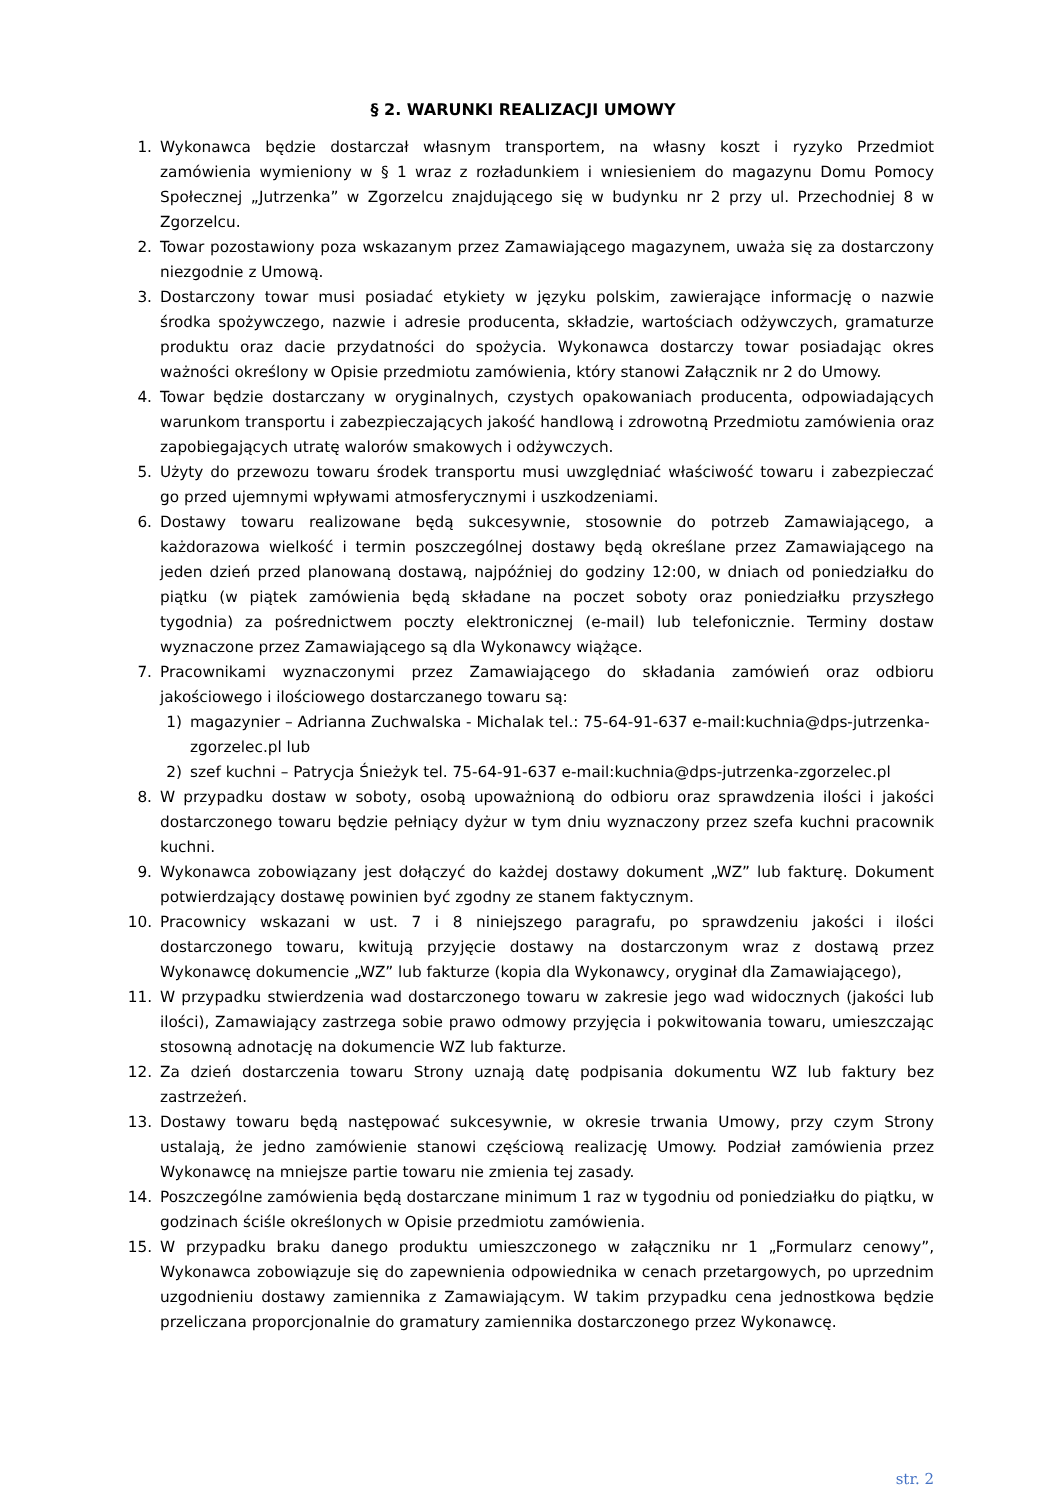§ 2. WARUNKI REALIZACJI UMOWY
1. Wykonawca będzie dostarczał własnym transportem, na własny koszt i ryzyko Przedmiot zamówienia wymieniony w § 1 wraz z rozładunkiem i wniesieniem do magazynu Domu Pomocy Społecznej „Jutrzenka” w Zgorzelcu znajdującego się w budynku nr 2 przy ul. Przechodniej 8 w Zgorzelcu.
2. Towar pozostawiony poza wskazanym przez Zamawiającego magazynem, uważa się za dostarczony niezgodnie z Umową.
3. Dostarczony towar musi posiadać etykiety w języku polskim, zawierające informację o nazwie środka spożywczego, nazwie i adresie producenta, składzie, wartościach odżywczych, gramaturze produktu oraz dacie przydatności do spożycia. Wykonawca dostarczy towar posiadając okres ważności określony w Opisie przedmiotu zamówienia, który stanowi Załącznik nr 2 do Umowy.
4. Towar będzie dostarczany w oryginalnych, czystych opakowaniach producenta, odpowiadających warunkom transportu i zabezpieczających jakość handlową i zdrowotną Przedmiotu zamówienia oraz zapobiegających utratę walorów smakowych i odżywczych.
5. Użyty do przewozu towaru środek transportu musi uwzględniać właściwość towaru i zabezpieczać go przed ujemnymi wpływami atmosferycznymi i uszkodzeniami.
6. Dostawy towaru realizowane będą sukcesywnie, stosownie do potrzeb Zamawiającego, a każdorazowa wielkość i termin poszczególnej dostawy będą określane przez Zamawiającego na jeden dzień przed planowaną dostawą, najpóźniej do godziny 12:00, w dniach od poniedziałku do piątku (w piątek zamówienia będą składane na poczet soboty oraz poniedziałku przyszłego tygodnia) za pośrednictwem poczty elektronicznej (e-mail) lub telefonicznie. Terminy dostaw wyznaczone przez Zamawiającego są dla Wykonawcy wiążące.
7. Pracownikami wyznaczonymi przez Zamawiającego do składania zamówień oraz odbioru jakościowego i ilościowego dostarczanego towaru są:
1) magazynier – Adrianna Zuchwalska - Michalak tel.: 75-64-91-637 e-mail:kuchnia@dps-jutrzenka-zgorzelec.pl lub
2) szef kuchni – Patrycja Śnieżyk tel. 75-64-91-637 e-mail:kuchnia@dps-jutrzenka-zgorzelec.pl
8. W przypadku dostaw w soboty, osobą upoważnioną do odbioru oraz sprawdzenia ilości i jakości dostarczonego towaru będzie pełniący dyżur w tym dniu wyznaczony przez szefa kuchni pracownik kuchni.
9. Wykonawca zobowiązany jest dołączyć do każdej dostawy dokument „WZ” lub fakturę. Dokument potwierdzający dostawę powinien być zgodny ze stanem faktycznym.
10. Pracownicy wskazani w ust. 7 i 8 niniejszego paragrafu, po sprawdzeniu jakości i ilości dostarczonego towaru, kwitują przyjęcie dostawy na dostarczonym wraz z dostawą przez Wykonawcę dokumencie „WZ” lub fakturze (kopia dla Wykonawcy, oryginał dla Zamawiającego),
11. W przypadku stwierdzenia wad dostarczonego towaru w zakresie jego wad widocznych (jakości lub ilości), Zamawiający zastrzega sobie prawo odmowy przyjęcia i pokwitowania towaru, umieszczając stosowną adnotację na dokumencie WZ lub fakturze.
12. Za dzień dostarczenia towaru Strony uznają datę podpisania dokumentu WZ lub faktury bez zastrzeżeń.
13. Dostawy towaru będą następować sukcesywnie, w okresie trwania Umowy, przy czym Strony ustalają, że jedno zamówienie stanowi częściową realizację Umowy. Podział zamówienia przez Wykonawcę na mniejsze partie towaru nie zmienia tej zasady.
14. Poszczególne zamówienia będą dostarczane minimum 1 raz w tygodniu od poniedziałku do piątku, w godzinach ściśle określonych w Opisie przedmiotu zamówienia.
15. W przypadku braku danego produktu umieszczonego w załączniku nr 1 „Formularz cenowy”, Wykonawca zobowiązuje się do zapewnienia odpowiednika w cenach przetargowych, po uprzednim uzgodnieniu dostawy zamiennika z Zamawiającym. W takim przypadku cena jednostkowa będzie przeliczana proporcjonalnie do gramatury zamiennika dostarczonego przez Wykonawcę.
str. 2